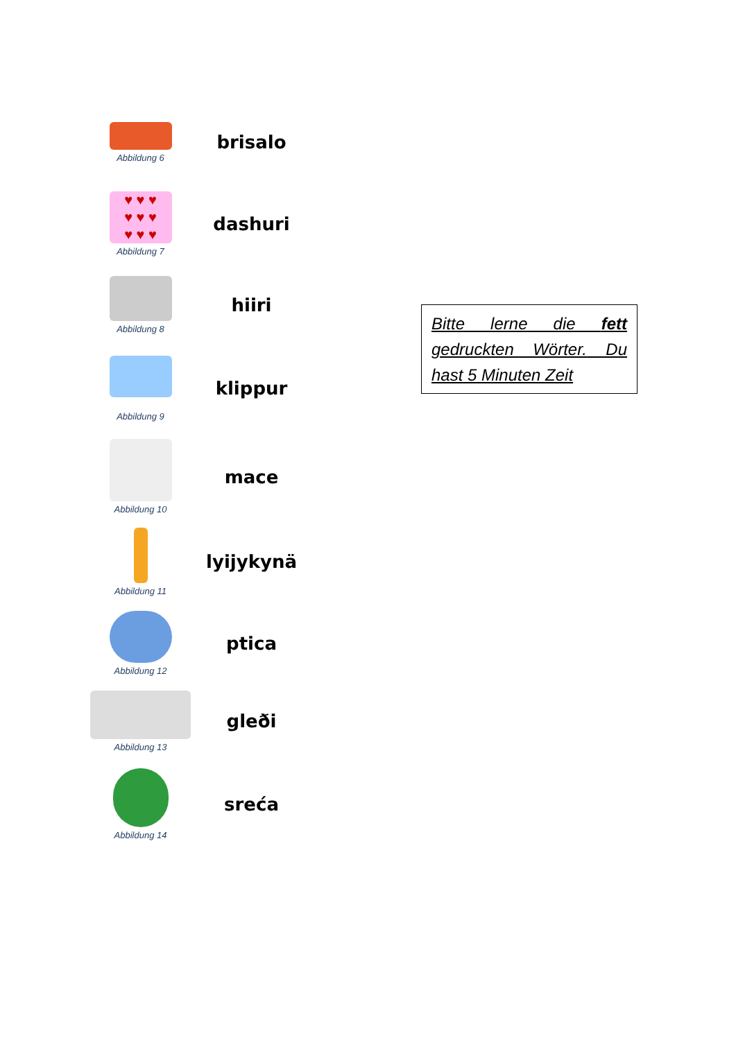Abbildung 6
brisalo
♥ ♥ ♥
♥ ♥ ♥
♥ ♥ ♥
Abbildung 7
dashuri
Abbildung 8
hiiri
Abbildung 9
klippur
Abbildung 10
mace
Abbildung 11
lyijykynä
Abbildung 12
ptica
Abbildung 13
gleði
Abbildung 14
sreća
Bitte lerne die fett gedruckten Wörter. Du hast 5 Minuten Zeit